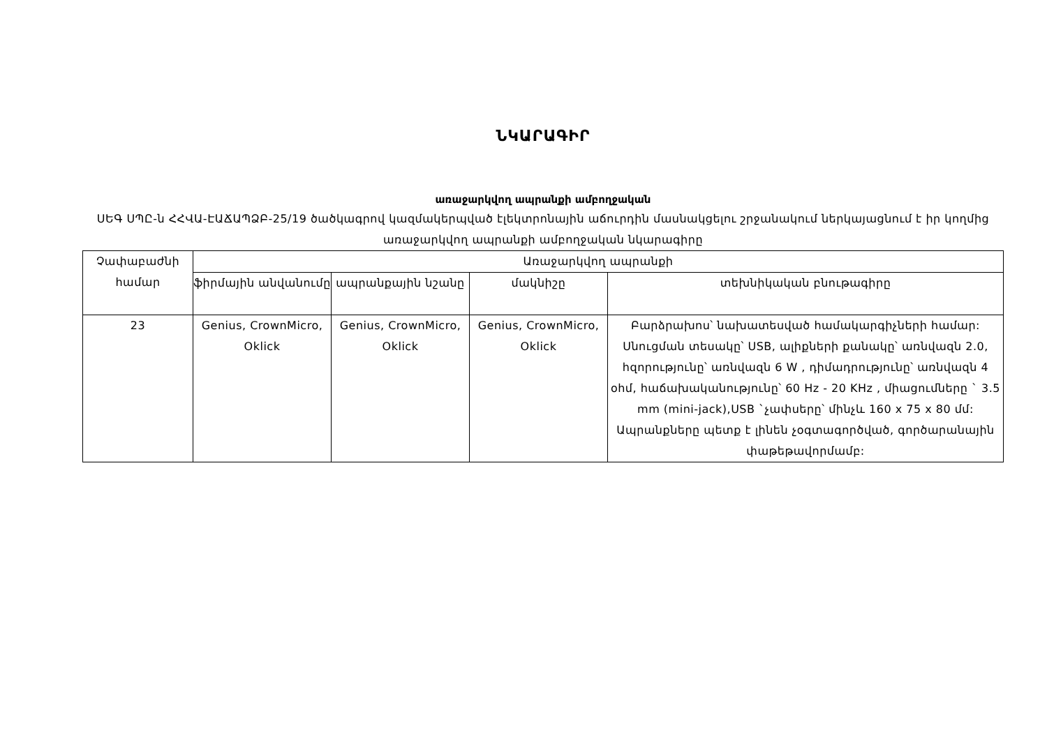ՆԿԱՐԱԳԻՐ
առաջարկվող ապրանքի ամբողջական
ՍԵԳ ՍՊԸ-ն ՀՀՎԱ-ԷԱՃԱՊՁԲ-25/19 ծածկագրով կազմակերպված էլեկտրոնային աճուրդին մասնակցելու շրջանակում ներկայացնում է իր կողմից առաջարկվող ապրանքի ամբողջական նկարագիրը
| Չափաբաժնի համար | Առաջարկվող ապրանքի | | | |
| --- | --- | --- | --- | --- |
| | ֆիրմային անվանումը | ապրանքային նշանը | մակնիշը | տեխնիկական բնութագիրը |
| 23 | Genius, CrownMicro, Oklick | Genius, CrownMicro, Oklick | Genius, CrownMicro, Oklick | Բարձրախոս՝ նախատեսված համակարգիչների համար: Սնուցման տեսակը՝ USB, ալիքների քանակը՝ առնվազն 2.0, հզորությունը՝ առնվազն 6 W , դիմադրությունը՝ առնվազն 4 օհմ, հաճախականությունը՝ 60 Hz - 20 KHz , միացումները ` 3.5 mm (mini-jack),USB `չափսերը՝ մինչև 160 x 75 x 80 մմ: Ապրանքները պետք է լինեն չօգտագործված, գործարանային փաթեթավորմամբ: |